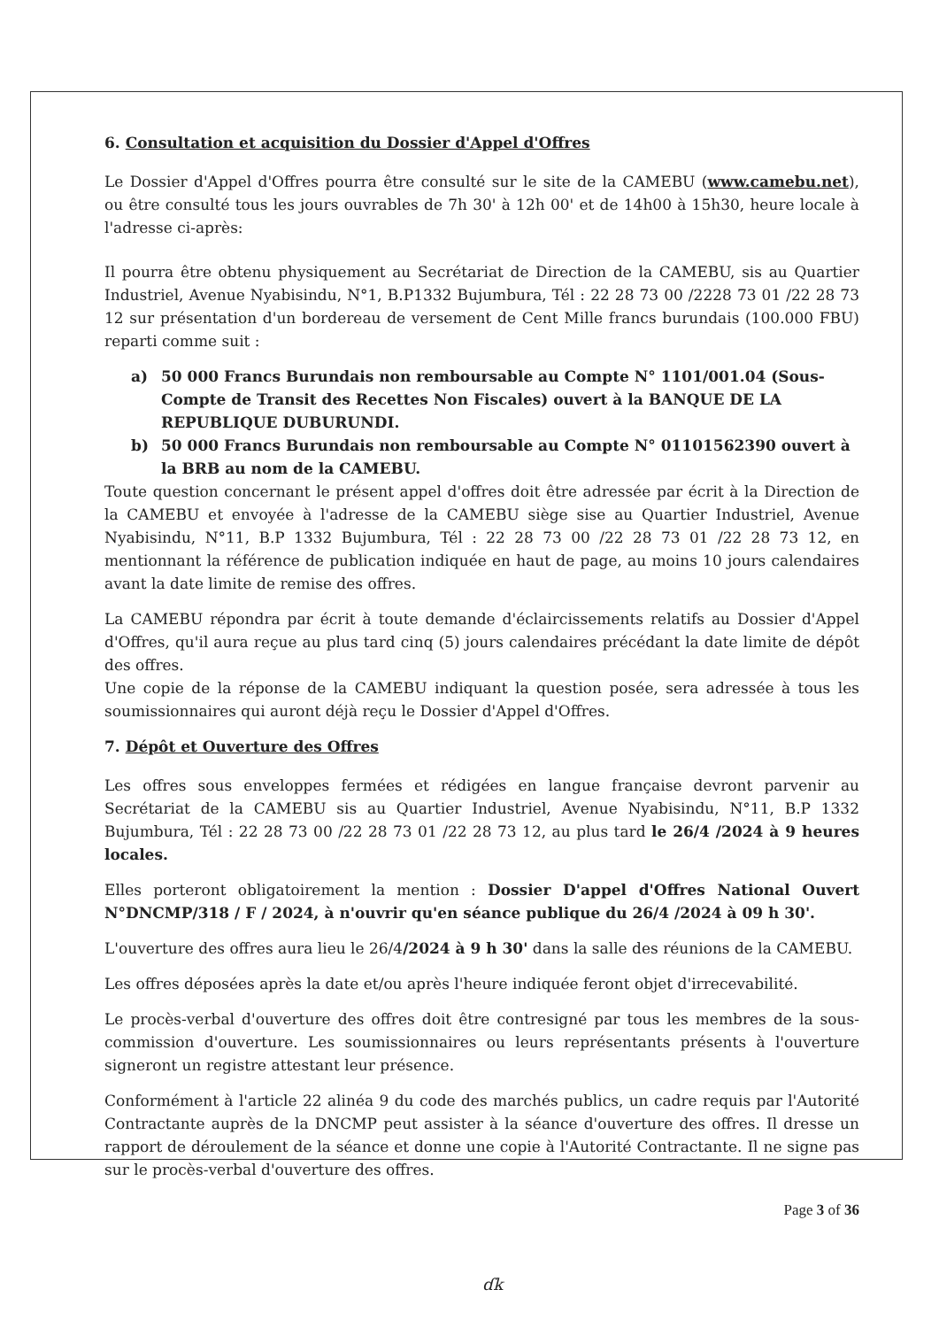6. Consultation et acquisition du Dossier d'Appel d'Offres
Le Dossier d'Appel d'Offres pourra être consulté sur le site de la CAMEBU (www.camebu.net), ou être consulté tous les jours ouvrables de 7h 30' à 12h 00' et de 14h00 à 15h30, heure locale à l'adresse ci-après:
Il pourra être obtenu physiquement au Secrétariat de Direction de la CAMEBU, sis au Quartier Industriel, Avenue Nyabisindu, N°1, B.P1332 Bujumbura, Tél : 22 28 73 00 /2228 73 01 /22 28 73 12 sur présentation d'un bordereau de versement de Cent Mille francs burundais (100.000 FBU) reparti comme suit :
a) 50 000 Francs Burundais non remboursable au Compte N° 1101/001.04 (Sous-Compte de Transit des Recettes Non Fiscales) ouvert à la BANQUE DE LA REPUBLIQUE DUBURUNDI.
b) 50 000 Francs Burundais non remboursable au Compte N° 01101562390 ouvert à la BRB au nom de la CAMEBU.
Toute question concernant le présent appel d'offres doit être adressée par écrit à la Direction de la CAMEBU et envoyée à l'adresse de la CAMEBU siège sise au Quartier Industriel, Avenue Nyabisindu, N°11, B.P 1332 Bujumbura, Tél : 22 28 73 00 /22 28 73 01 /22 28 73 12, en mentionnant la référence de publication indiquée en haut de page, au moins 10 jours calendaires avant la date limite de remise des offres.
La CAMEBU répondra par écrit à toute demande d'éclaircissements relatifs au Dossier d'Appel d'Offres, qu'il aura reçue au plus tard cinq (5) jours calendaires précédant la date limite de dépôt des offres.
Une copie de la réponse de la CAMEBU indiquant la question posée, sera adressée à tous les soumissionnaires qui auront déjà reçu le Dossier d'Appel d'Offres.
7. Dépôt et Ouverture des Offres
Les offres sous enveloppes fermées et rédigées en langue française devront parvenir au Secrétariat de la CAMEBU sis au Quartier Industriel, Avenue Nyabisindu, N°11, B.P 1332 Bujumbura, Tél : 22 28 73 00 /22 28 73 01 /22 28 73 12, au plus tard le 26/4 /2024 à 9 heures locales.
Elles porteront obligatoirement la mention : Dossier D'appel d'Offres National Ouvert N°DNCMP/318 / F / 2024, à n'ouvrir qu'en séance publique du 26/4 /2024 à 09 h 30'.
L'ouverture des offres aura lieu le 26/4/2024 à 9 h 30' dans la salle des réunions de la CAMEBU.
Les offres déposées après la date et/ou après l'heure indiquée feront objet d'irrecevabilité.
Le procès-verbal d'ouverture des offres doit être contresigné par tous les membres de la sous-commission d'ouverture. Les soumissionnaires ou leurs représentants présents à l'ouverture signeront un registre attestant leur présence.
Conformément à l'article 22 alinéa 9 du code des marchés publics, un cadre requis par l'Autorité Contractante auprès de la DNCMP peut assister à la séance d'ouverture des offres. Il dresse un rapport de déroulement de la séance et donne une copie à l'Autorité Contractante. Il ne signe pas sur le procès-verbal d'ouverture des offres.
Page 3 of 36
ɗk